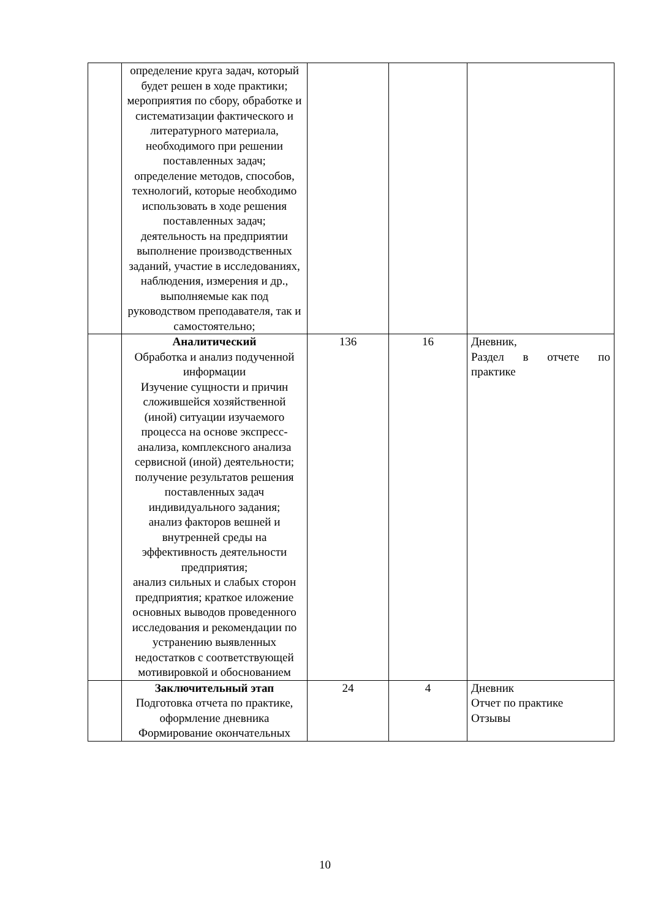| | определение круга задач, который будет решен в ходе практики; мероприятия по сбору, обработке и систематизации фактического и литературного материала, необходимого при решении поставленных задач; определение методов, способов, технологий, которые необходимо использовать в ходе решения поставленных задач; деятельность на предприятии выполнение производственных заданий, участие в исследованиях, наблюдения, измерения и др., выполняемые как под руководством преподавателя, так и самостоятельно; | | | |
| | Аналитический Обработка и анализ подученной информации Изучение сущности и причин сложившейся хозяйственной (иной) ситуации изучаемого процесса на основе экспресс-анализа, комплексного анализа сервисной (иной) деятельности; получение результатов решения поставленных задач индивидуального задания; анализ факторов вешней и внутренней среды на эффективность деятельности предприятия; анализ сильных и слабых сторон предприятия; краткое иложение основных выводов проведенного исследования и рекомендации по устранению выявленных недостатков с соответствующей мотивировкой и обоснованием | 136 | 16 | Дневник, Раздел в отчете по практике |
| | Заключительный этап Подготовка отчета по практике, оформление дневника Формирование окончательных | 24 | 4 | Дневник Отчет по практике Отзывы |
10